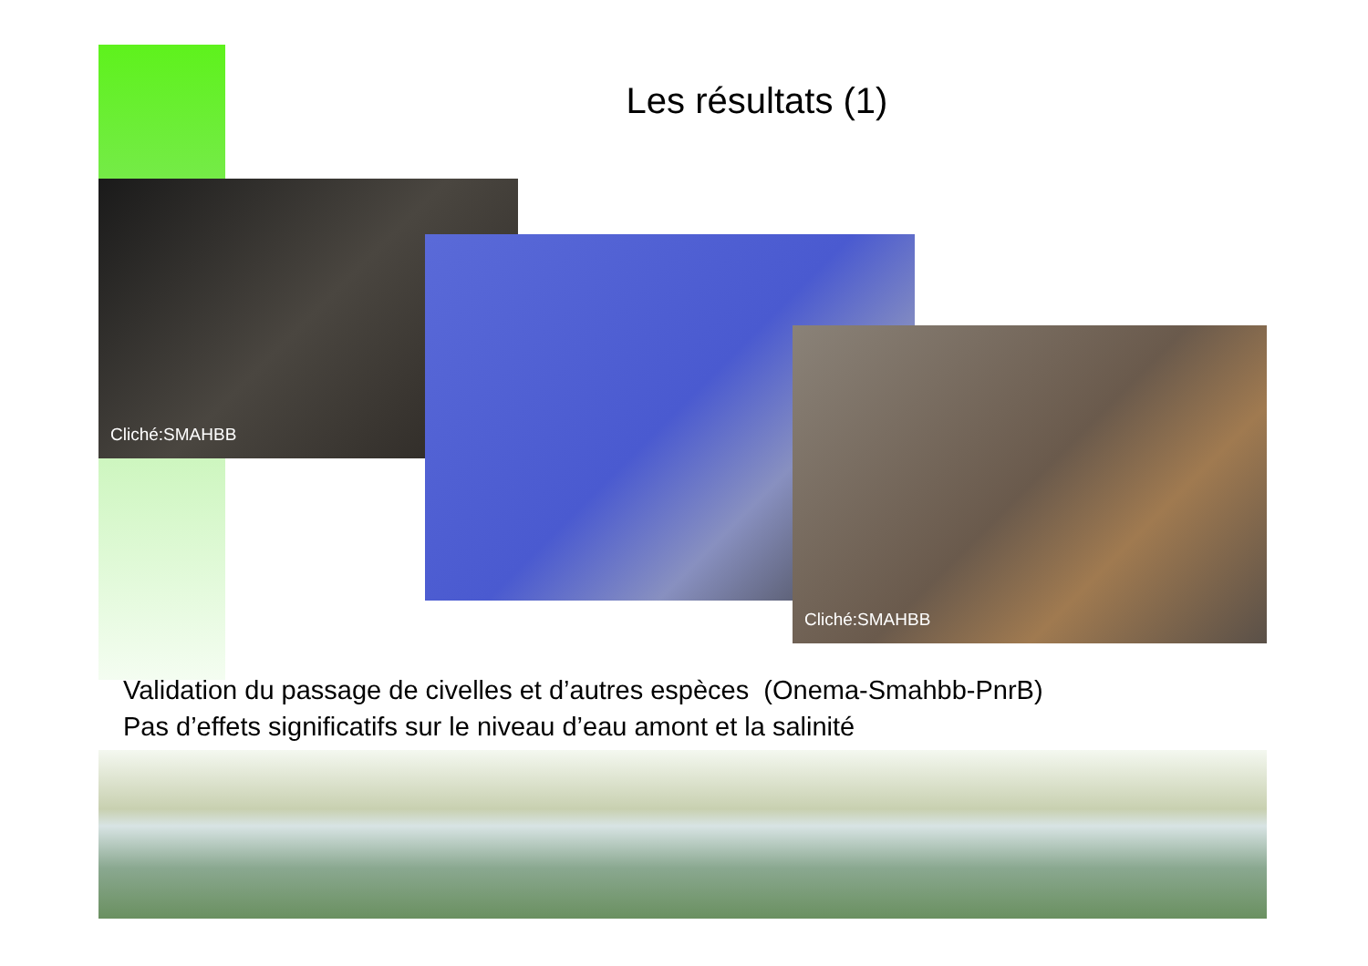Les résultats (1)
Cliché:SMAHBB
Cliché:SMAHBB
Validation du passage de civelles et d’autres espèces (Onema-Smahbb-PnrB)
Pas d’effets significatifs sur le niveau d’eau amont et la salinité